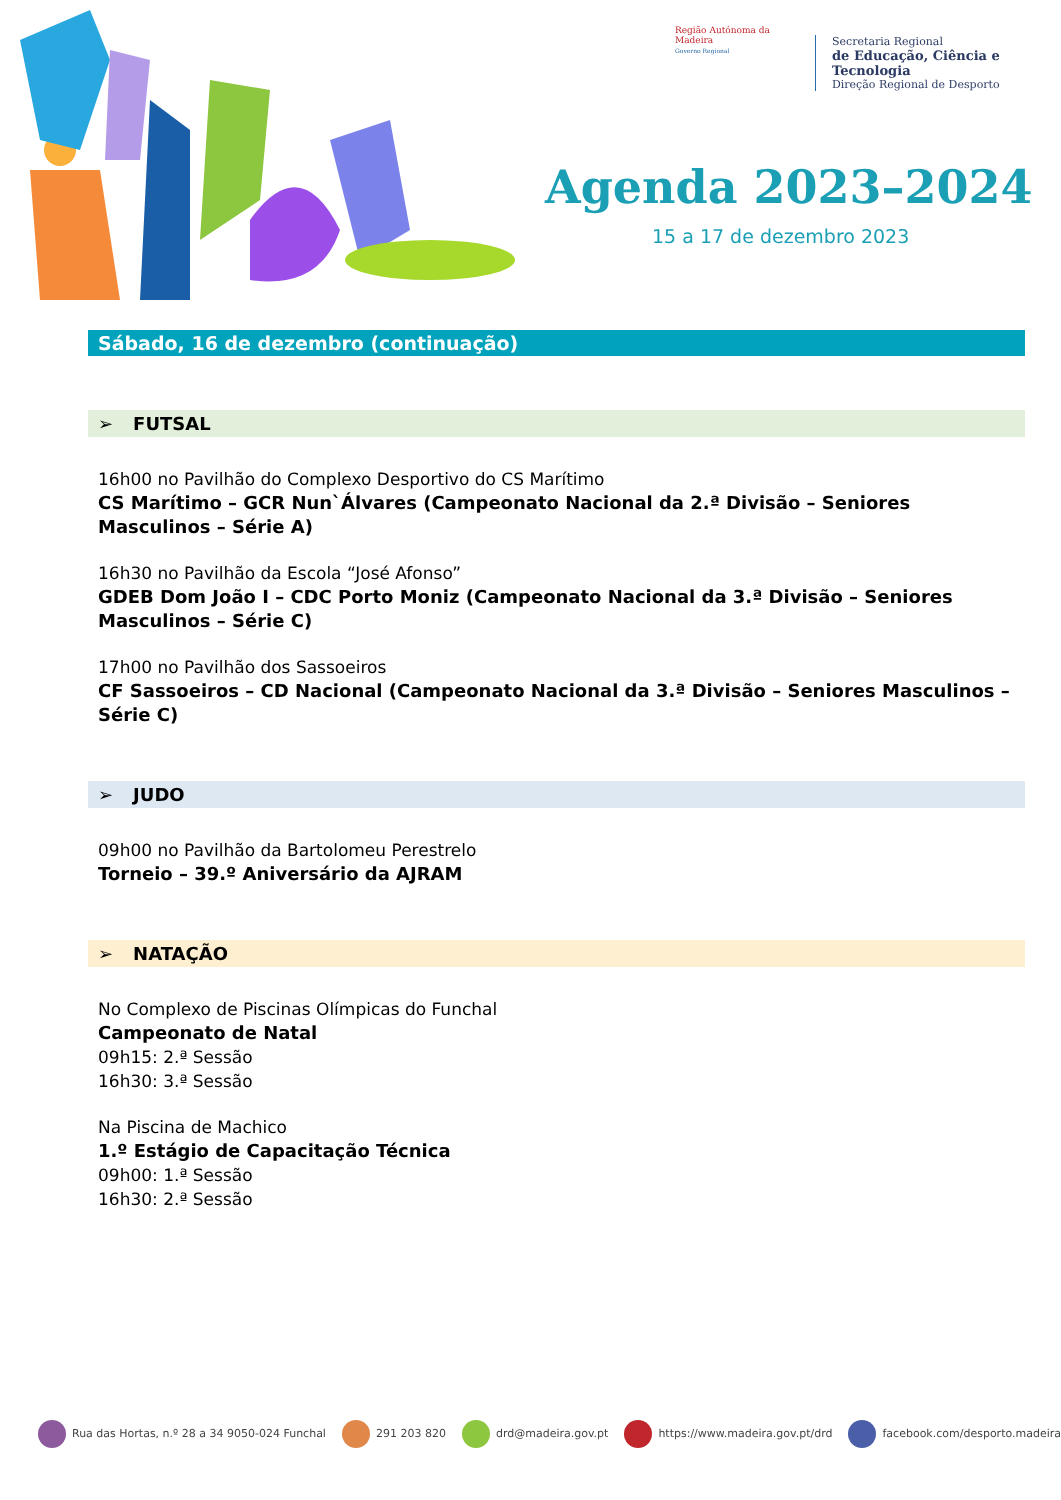Região Autónoma da Madeira
Governo Regional
Secretaria Regional
de Educação, Ciência e Tecnologia
Direção Regional de Desporto
Agenda 2023–2024
15 a 17 de dezembro 2023
Sábado, 16 de dezembro (continuação)
➢ FUTSAL
16h00 no Pavilhão do Complexo Desportivo do CS Marítimo
CS Marítimo – GCR Nun`Álvares (Campeonato Nacional da 2.ª Divisão – Seniores Masculinos – Série A)
16h30 no Pavilhão da Escola “José Afonso”
GDEB Dom João I – CDC Porto Moniz (Campeonato Nacional da 3.ª Divisão – Seniores Masculinos – Série C)
17h00 no Pavilhão dos Sassoeiros
CF Sassoeiros – CD Nacional (Campeonato Nacional da 3.ª Divisão – Seniores Masculinos – Série C)
➢ JUDO
09h00 no Pavilhão da Bartolomeu Perestrelo
Torneio – 39.º Aniversário da AJRAM
➢ NATAÇÃO
No Complexo de Piscinas Olímpicas do Funchal
Campeonato de Natal
09h15: 2.ª Sessão
16h30: 3.ª Sessão
Na Piscina de Machico
1.º Estágio de Capacitação Técnica
09h00: 1.ª Sessão
16h30: 2.ª Sessão
Rua das Hortas, n.º 28 a 34 9050-024 Funchal 291 203 820 drd@madeira.gov.pt https://www.madeira.gov.pt/drd facebook.com/desporto.madeira